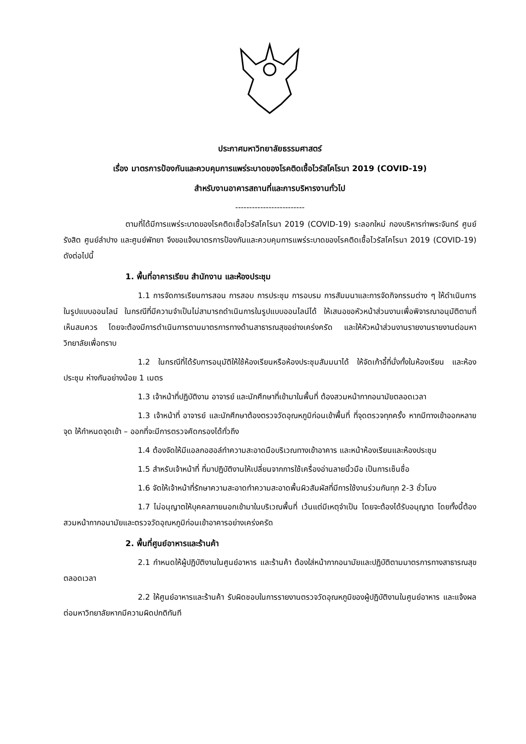ประกาศมหาวิทยาลัยธรรมศาสตร์
เรื่อง มาตรการป้องกันและควบคุมการแพร่ระบาดของโรคติดเชื้อไวรัสโคโรนา 2019 (COVID-19)
สำหรับงานอาคารสถานที่และการบริหารงานทั่วไป
-------------------------
ตามที่ได้มีการแพร่ระบาดของโรคติดเชื้อไวรัสโคโรนา 2019 (COVID-19) ระลอกใหม่ กองบริหารท่าพระจันทร์ ศูนย์รังสิต ศูนย์ลำปาง และศูนย์พัทยา จึงขอแจ้งมาตรการป้องกันและควบคุมการแพร่ระบาดของโรคติดเชื้อไวรัสโคโรนา 2019 (COVID-19) ดังต่อไปนี้
1. พื้นที่อาคารเรียน สำนักงาน และห้องประชุม
1.1 การจัดการเรียนการสอน การสอบ การประชุม การอบรม การสัมมนาและการจัดกิจกรรมต่าง ๆ ให้ดำเนินการในรูปแบบออนไลน์ ในกรณีที่มีความจำเป็นไม่สามารถดำเนินการในรูปแบบออนไลน์ได้ ให้เสนอขอหัวหน้าส่วนงานเพื่อพิจารณาอนุมัติตามที่เห็นสมควร โดยจะต้องมีการดำเนินการตามมาตรการทางด้านสาธารณสุขอย่างเคร่งครัด และให้หัวหน้าส่วนงานรายงานรายงานต่อมหาวิทยาลัยเพื่อทราบ
1.2 ในกรณีที่ได้รับการอนุมัติให้ใช้ห้องเรียนหรือห้องประชุมสัมมนาได้ ให้จัดเก้าอี้ที่นั่งทั้งในห้องเรียน และห้องประชุม ห่างกันอย่างน้อย 1 เมตร
1.3 เจ้าหน้าที่ปฏิบัติงาน อาจารย์ และนักศึกษาที่เข้ามาในพื้นที่ ต้องสวมหน้ากากอนามัยตลอดเวลา
1.3 เจ้าหน้าที่ อาจารย์ และนักศึกษาต้องตรวจวัดอุณหภูมิก่อนเข้าพื้นที่ ที่จุดตรวจทุกครั้ง หากมีทางเข้าออกหลายจุด ให้กำหนดจุดเข้า – ออกที่จะมีการตรวจคัดกรองได้ทั่วถึง
1.4 ต้องจัดให้มีแอลกอฮอล์ทำความสะอาดมือบริเวณทางเข้าอาคาร และหน้าห้องเรียนและห้องประชุม
1.5 สำหรับเจ้าหน้าที่ ที่มาปฏิบัติงานให้เปลี่ยนจากการใช้เครื่องอ่านลายนิ้วมือ เป็นการเซ็นชื่อ
1.6 จัดให้เจ้าหน้าที่รักษาความสะอาดทำความสะอาดพื้นผิวสัมผัสที่มีการใช้งานร่วมกันทุก 2-3 ชั่วโมง
1.7 ไม่อนุญาตให้บุคคลภายนอกเข้ามาในบริเวณพื้นที่ เว้นแต่มีเหตุจำเป็น โดยจะต้องได้รับอนุญาต โดยทั้งนี้ต้องสวมหน้ากากอนามัยและตรวจวัดอุณหภูมิก่อนเข้าอาคารอย่างเคร่งครัด
2. พื้นที่ศูนย์อาหารและร้านค้า
2.1 กำหนดให้ผู้ปฏิบัติงานในศูนย์อาหาร และร้านค้า ต้องใส่หน้ากากอนามัยและปฏิบัติตามมาตรการทางสาธารณสุขตลอดเวลา
2.2 ให้ศูนย์อาหารและร้านค้า รับผิดชอบในการรายงานตรวจวัดอุณหภูมิของผู้ปฏิบัติงานในศูนย์อาหาร และแจ้งผลต่อมหาวิทยาลัยหากมีความผิดปกติทันที